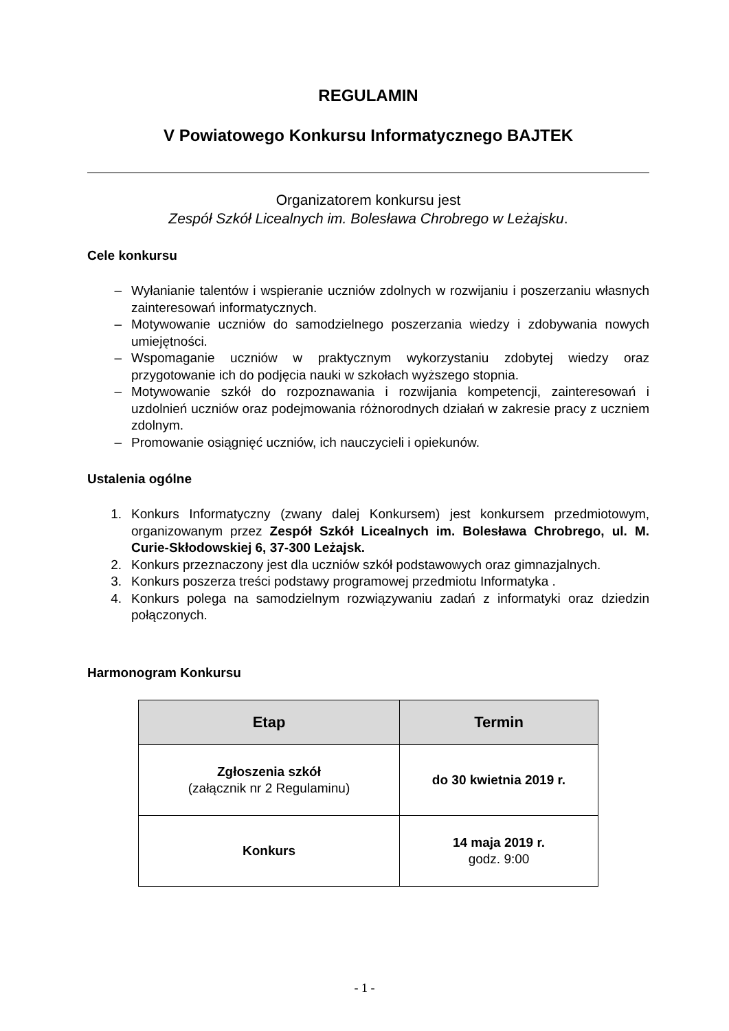REGULAMIN
V Powiatowego Konkursu Informatycznego BAJTEK
Organizatorem konkursu jest
Zespół Szkół Licealnych im. Bolesława Chrobrego w Leżajsku.
Cele konkursu
– Wyłanianie talentów i wspieranie uczniów zdolnych w rozwijaniu i poszerzaniu własnych zainteresowań informatycznych.
– Motywowanie uczniów do samodzielnego poszerzania wiedzy i zdobywania nowych umiejętności.
– Wspomaganie uczniów w praktycznym wykorzystaniu zdobytej wiedzy oraz przygotowanie ich do podjęcia nauki w szkołach wyższego stopnia.
– Motywowanie szkół do rozpoznawania i rozwijania kompetencji, zainteresowań i uzdolnień uczniów oraz podejmowania różnorodnych działań w zakresie pracy z uczniem zdolnym.
– Promowanie osiągnięć uczniów, ich nauczycieli i opiekunów.
Ustalenia ogólne
1. Konkurs Informatyczny (zwany dalej Konkursem) jest konkursem przedmiotowym, organizowanym przez Zespół Szkół Licealnych im. Bolesława Chrobrego, ul. M. Curie-Skłodowskiej 6, 37-300 Leżajsk.
2. Konkurs przeznaczony jest dla uczniów szkół podstawowych oraz gimnazjalnych.
3. Konkurs poszerza treści podstawy programowej przedmiotu Informatyka .
4. Konkurs polega na samodzielnym rozwiązywaniu zadań z informatyki oraz dziedzin połączonych.
Harmonogram Konkursu
| Etap | Termin |
| --- | --- |
| Zgłoszenia szkół (załącznik nr 2 Regulaminu) | do 30 kwietnia 2019 r. |
| Konkurs | 14 maja 2019 r. godz. 9:00 |
- 1 -